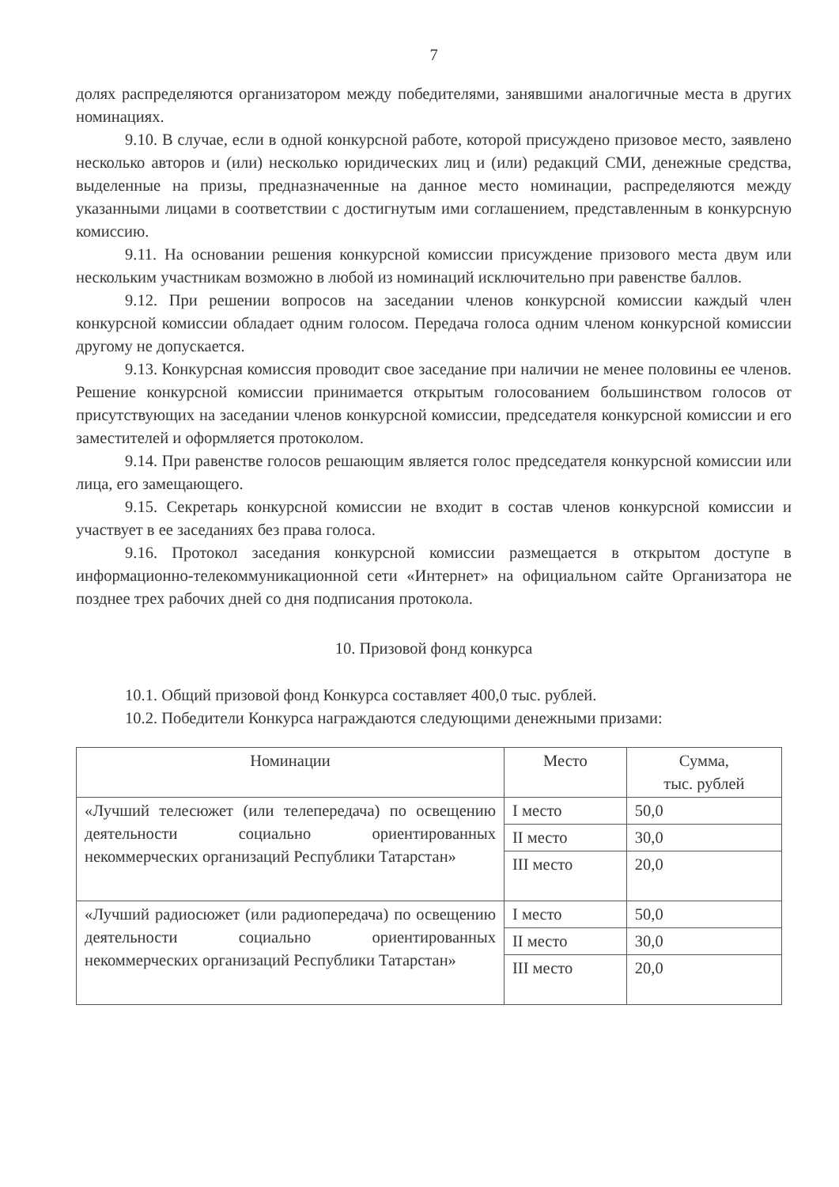7
долях распределяются организатором между победителями, занявшими аналогичные места в других номинациях.
9.10. В случае, если в одной конкурсной работе, которой присуждено призовое место, заявлено несколько авторов и (или) несколько юридических лиц и (или) редакций СМИ, денежные средства, выделенные на призы, предназначенные на данное место номинации, распределяются между указанными лицами в соответствии с достигнутым ими соглашением, представленным в конкурсную комиссию.
9.11. На основании решения конкурсной комиссии присуждение призового места двум или нескольким участникам возможно в любой из номинаций исключительно при равенстве баллов.
9.12. При решении вопросов на заседании членов конкурсной комиссии каждый член конкурсной комиссии обладает одним голосом. Передача голоса одним членом конкурсной комиссии другому не допускается.
9.13. Конкурсная комиссия проводит свое заседание при наличии не менее половины ее членов. Решение конкурсной комиссии принимается открытым голосованием большинством голосов от присутствующих на заседании членов конкурсной комиссии, председателя конкурсной комиссии и его заместителей и оформляется протоколом.
9.14. При равенстве голосов решающим является голос председателя конкурсной комиссии или лица, его замещающего.
9.15. Секретарь конкурсной комиссии не входит в состав членов конкурсной комиссии и участвует в ее заседаниях без права голоса.
9.16. Протокол заседания конкурсной комиссии размещается в открытом доступе в информационно-телекоммуникационной сети «Интернет» на официальном сайте Организатора не позднее трех рабочих дней со дня подписания протокола.
10. Призовой фонд конкурса
10.1. Общий призовой фонд Конкурса составляет 400,0 тыс. рублей.
10.2. Победители Конкурса награждаются следующими денежными призами:
| Номинации | Место | Сумма, тыс. рублей |
| --- | --- | --- |
| «Лучший телесюжет (или телепередача) по освещению деятельности социально ориентированных некоммерческих организаций Республики Татарстан» | I место | 50,0 |
| | II место | 30,0 |
| | III место | 20,0 |
| «Лучший радиосюжет (или радиопередача) по освещению деятельности социально ориентированных некоммерческих организаций Республики Татарстан» | I место | 50,0 |
| | II место | 30,0 |
| | III место | 20,0 |